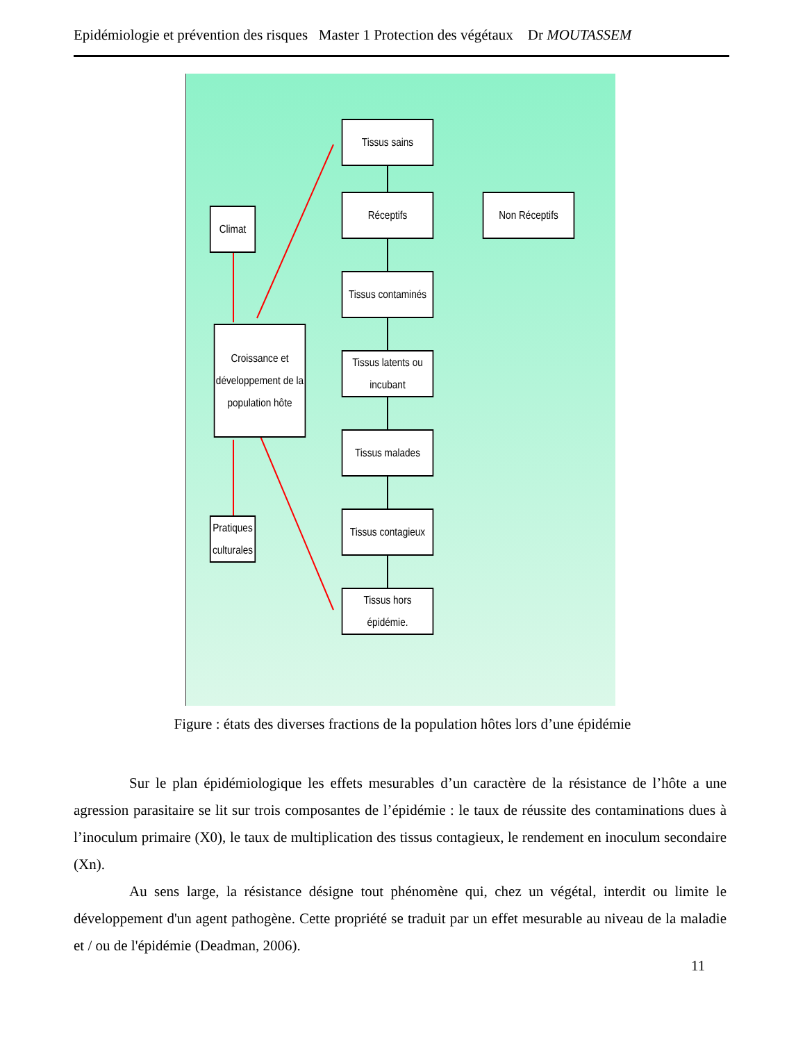Epidémiologie et prévention des risques Master 1 Protection des végétaux Dr MOUTASSEM
Tissus sains
Réceptifs Non Réceptifs
Climat
Tissus contaminés
Croissance et développement de la population hôte
Tissus latents ou incubant
Tissus malades
Tissus contagieux
Pratiques culturales
Tissus hors épidémie.
Figure : états des diverses fractions de la population hôtes lors d’une épidémie
Sur le plan épidémiologique les effets mesurables d’un caractère de la résistance de l’hôte a une agression parasitaire se lit sur trois composantes de l’épidémie : le taux de réussite des contaminations dues à l’inoculum primaire (X0), le taux de multiplication des tissus contagieux, le rendement en inoculum secondaire (Xn).
Au sens large, la résistance désigne tout phénomène qui, chez un végétal, interdit ou limite le développement d'un agent pathogène. Cette propriété se traduit par un effet mesurable au niveau de la maladie et / ou de l'épidémie (Deadman, 2006).
11